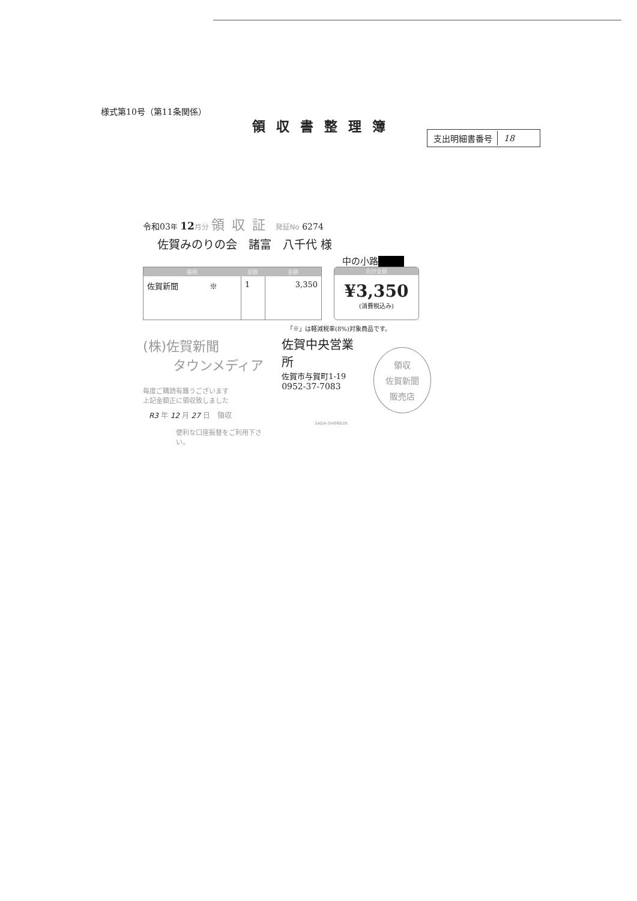様式第10号（第11条関係）
領収書整理簿
| 支出明細書番号 | 18 |
令和03年 12 月分 領収証 発証No 6274
佐賀みのりの会　諸富　八千代 様
中の小路■■■
| 銘柄 | 部数 | 金額 |
| --- | --- | --- |
| 佐賀新聞 ※ | 1 | 3,350 |
合計金額
¥3,350
(消費税込み)
「※」は軽減税率(8%)対象商品です。
(株)佐賀新聞
タウンメディア
毎度ご購読有難うございます
上記金額正に領収致しました
R3 年 12 月 27 日　領収
便利な口座振替をご利用下さい。
佐賀中央営業所
佐賀市与賀町1-19
0952-37-7083
SAGA-SHIMBUN
領収
佐賀新聞
販売店